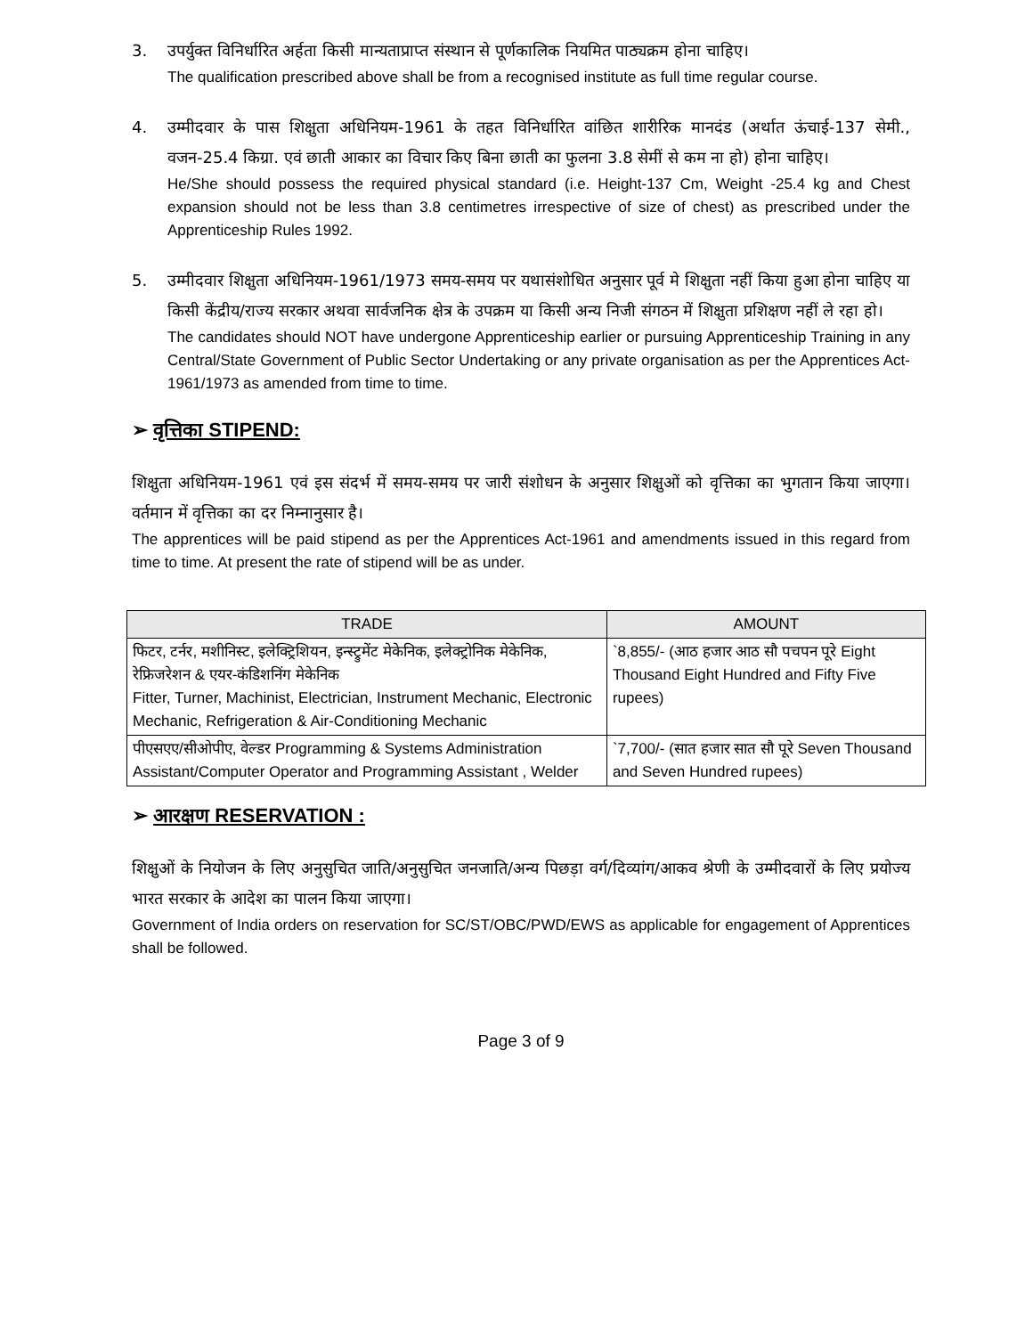3. उपर्युक्त विनिर्धारित अर्हता किसी मान्यताप्राप्त संस्थान से पूर्णकालिक नियमित पाठ्यक्रम होना चाहिए।
The qualification prescribed above shall be from a recognised institute as full time regular course.
4. उम्मीदवार के पास शिक्षुता अधिनियम-1961 के तहत विनिर्धारित वांछित शारीरिक मानदंड (अर्थात ऊंचाई-137 सेमी., वजन-25.4 किग्रा. एवं छाती आकार का विचार किए बिना छाती का फुलना 3.8 सेमीं से कम ना हो) होना चाहिए।
He/She should possess the required physical standard (i.e. Height-137 Cm, Weight -25.4 kg and Chest expansion should not be less than 3.8 centimetres irrespective of size of chest) as prescribed under the Apprenticeship Rules 1992.
5. उम्मीदवार शिक्षुता अधिनियम-1961/1973 समय-समय पर यथासंशोधित अनुसार पूर्व मे शिक्षुता नहीं किया हुआ होना चाहिए या किसी केंद्रीय/राज्य सरकार अथवा सार्वजनिक क्षेत्र के उपक्रम या किसी अन्य निजी संगठन में शिक्षुता प्रशिक्षण नहीं ले रहा हो।
The candidates should NOT have undergone Apprenticeship earlier or pursuing Apprenticeship Training in any Central/State Government of Public Sector Undertaking or any private organisation as per the Apprentices Act-1961/1973 as amended from time to time.
➢ वृत्तिका STIPEND:
शिक्षुता अधिनियम-1961 एवं इस संदर्भ में समय-समय पर जारी संशोधन के अनुसार शिक्षुओं को वृत्तिका का भुगतान किया जाएगा। वर्तमान में वृत्तिका का दर निम्नानुसार है।
The apprentices will be paid stipend as per the Apprentices Act-1961 and amendments issued in this regard from time to time. At present the rate of stipend will be as under.
| TRADE | AMOUNT |
| --- | --- |
| फिटर, टर्नर, मशीनिस्ट, इलेक्ट्रिशियन, इन्स्ट्रुमेंट मेकेनिक, इलेक्ट्रोनिक मेकेनिक, रेफ्रिजरेशन & एयर-कंडिशनिंग मेकेनिक Fitter, Turner, Machinist, Electrician, Instrument Mechanic, Electronic Mechanic, Refrigeration & Air-Conditioning Mechanic | `8,855/- (आठ हजार आठ सौ पचपन पूरे Eight Thousand Eight Hundred and Fifty Five rupees) |
| पीएसएए/सीओपीए, वेल्डर Programming & Systems Administration Assistant/Computer Operator and Programming Assistant , Welder | `7,700/- (सात हजार सात सौ पूरे Seven Thousand and Seven Hundred rupees) |
➢ आरक्षण RESERVATION :
शिक्षुओं के नियोजन के लिए अनुसुचित जाति/अनुसुचित जनजाति/अन्य पिछड़ा वर्ग/दिव्यांग/आकव श्रेणी के उम्मीदवारों के लिए प्रयोज्य भारत सरकार के आदेश का पालन किया जाएगा।
Government of India orders on reservation for SC/ST/OBC/PWD/EWS as applicable for engagement of Apprentices shall be followed.
Page 3 of 9